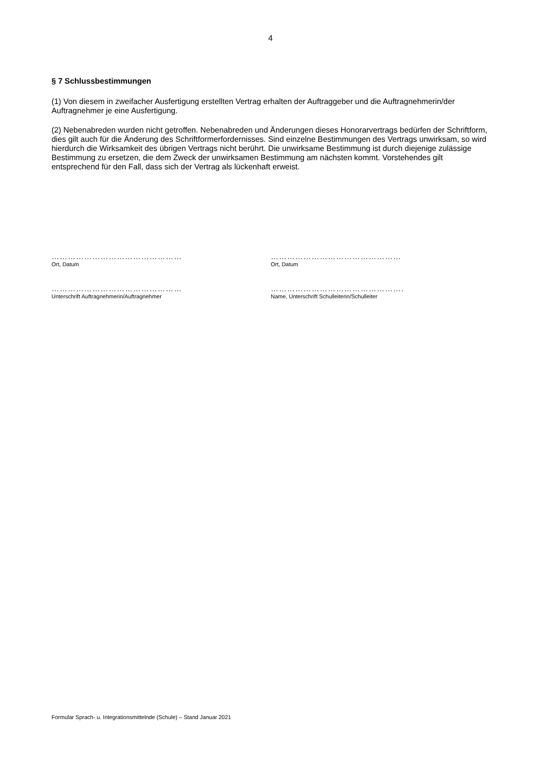4
§ 7 Schlussbestimmungen
(1) Von diesem in zweifacher Ausfertigung erstellten Vertrag erhalten der Auftraggeber und die Auftragnehmerin/der Auftragnehmer je eine Ausfertigung.
(2) Nebenabreden wurden nicht getroffen. Nebenabreden und Änderungen dieses Honorarvertrags bedürfen der Schriftform, dies gilt auch für die Änderung des Schriftformerfordernisses. Sind einzelne Bestimmungen des Vertrags unwirksam, so wird hierdurch die Wirksamkeit des übrigen Vertrags nicht berührt. Die unwirksame Bestimmung ist durch diejenige zulässige Bestimmung zu ersetzen, die dem Zweck der unwirksamen Bestimmung am nächsten kommt. Vorstehendes gilt entsprechend für den Fall, dass sich der Vertrag als lückenhaft erweist.
…………………………………………
Ort, Datum
…………………………………………
Ort, Datum
…………………………………………
Unterschrift Auftragnehmerin/Auftragnehmer
………………………………………….
Name, Unterschrift Schulleiterin/Schulleiter
Formular Sprach- u. Integrationsmittelnde (Schule) – Stand Januar 2021